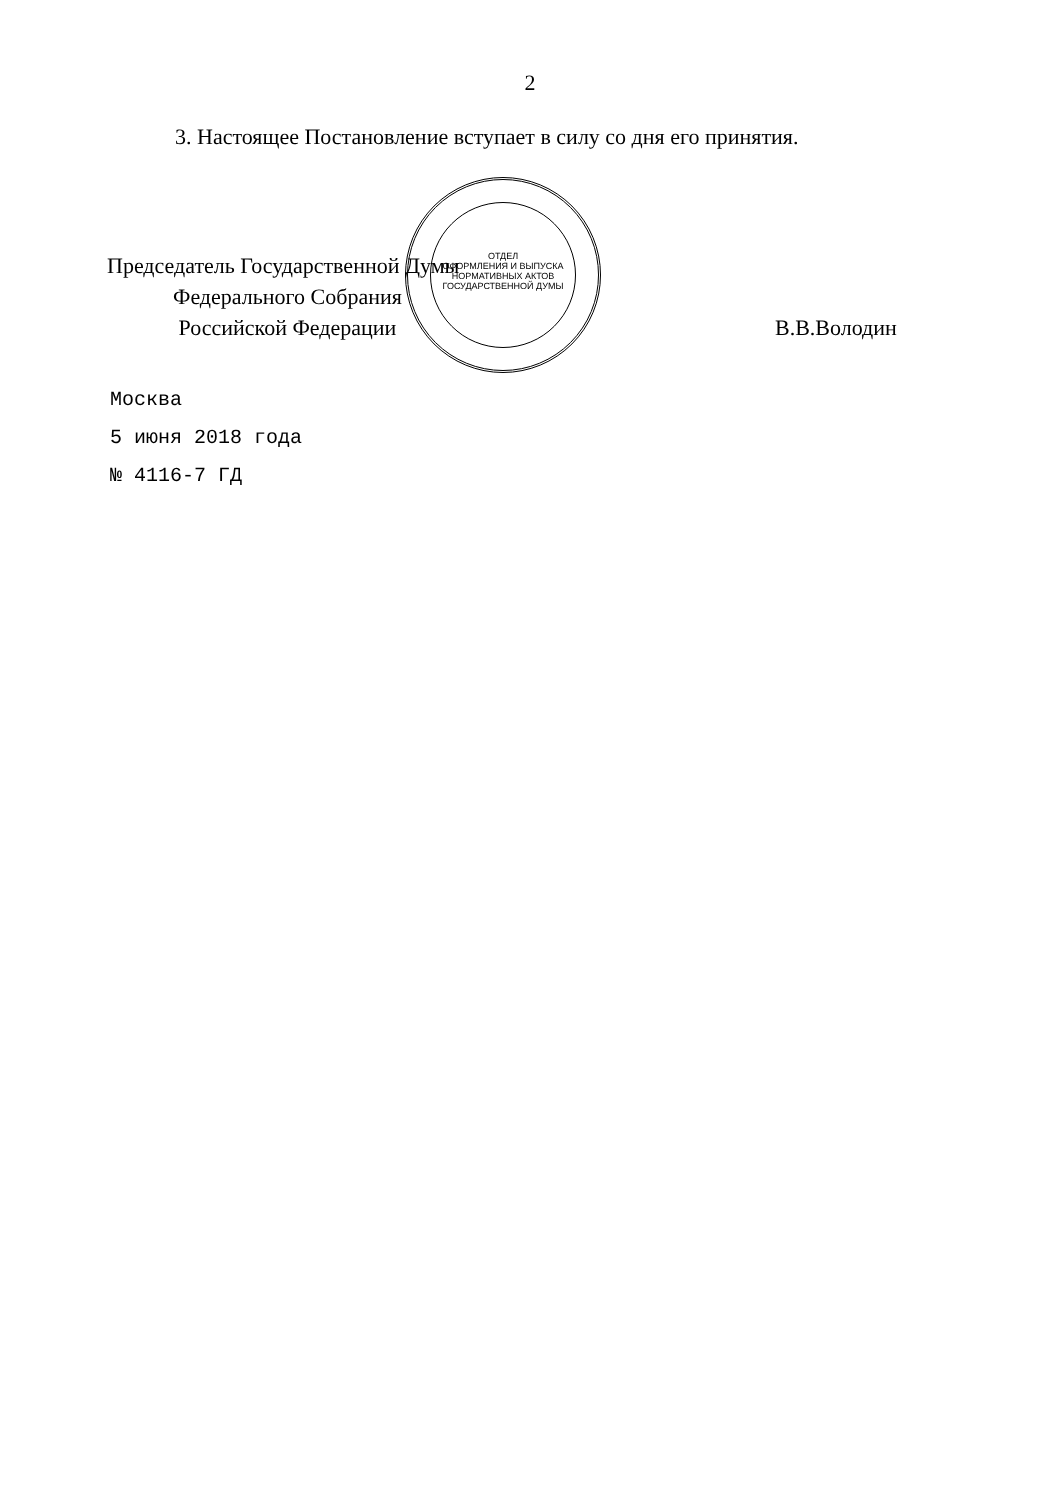2
3. Настоящее Постановление вступает в силу со дня его принятия.
Председатель Государственной Думы
Федерального Собрания
Российской Федерации
В.В.Володин
Москва
5 июня 2018 года
№ 4116-7 ГД
ОТДЕЛ
ОФОРМЛЕНИЯ И ВЫПУСКА
НОРМАТИВНЫХ АКТОВ
ГОСУДАРСТВЕННОЙ ДУМЫ